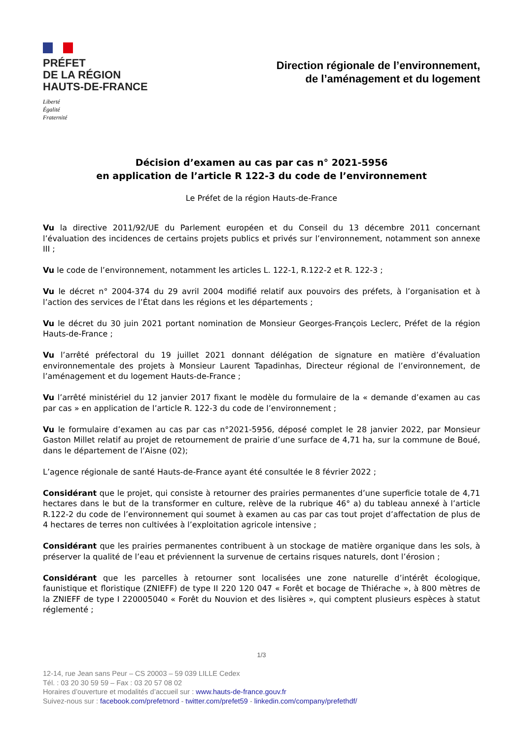PRÉFET
DE LA RÉGION
HAUTS-DE-FRANCE
Liberté
Égalité
Fraternité
Direction régionale de l’environnement,
de l’aménagement et du logement
Décision d’examen au cas par cas n° 2021-5956
en application de l’article R 122-3 du code de l’environnement
Le Préfet de la région Hauts-de-France
Vu la directive 2011/92/UE du Parlement européen et du Conseil du 13 décembre 2011 concernant l’évaluation des incidences de certains projets publics et privés sur l’environnement, notamment son annexe III ;
Vu le code de l’environnement, notamment les articles L. 122-1, R.122-2 et R. 122-3 ;
Vu le décret n° 2004-374 du 29 avril 2004 modifié relatif aux pouvoirs des préfets, à l’organisation et à l’action des services de l’État dans les régions et les départements ;
Vu le décret du 30 juin 2021 portant nomination de Monsieur Georges-François Leclerc, Préfet de la région Hauts-de-France ;
Vu l’arrêté préfectoral du 19 juillet 2021 donnant délégation de signature en matière d’évaluation environnementale des projets à Monsieur Laurent Tapadinhas, Directeur régional de l’environnement, de l’aménagement et du logement Hauts-de-France ;
Vu l’arrêté ministériel du 12 janvier 2017 fixant le modèle du formulaire de la « demande d’examen au cas par cas » en application de l’article R. 122-3 du code de l’environnement ;
Vu le formulaire d’examen au cas par cas n°2021-5956, déposé complet le 28 janvier 2022, par Monsieur Gaston Millet relatif au projet de retournement de prairie d’une surface de 4,71 ha, sur la commune de Boué, dans le département de l’Aisne (02);
L’agence régionale de santé Hauts-de-France ayant été consultée le 8 février 2022 ;
Considérant que le projet, qui consiste à retourner des prairies permanentes d’une superficie totale de 4,71 hectares dans le but de la transformer en culture, relève de la rubrique 46° a) du tableau annexé à l’article R.122-2 du code de l’environnement qui soumet à examen au cas par cas tout projet d’affectation de plus de 4 hectares de terres non cultivées à l’exploitation agricole intensive ;
Considérant que les prairies permanentes contribuent à un stockage de matière organique dans les sols, à préserver la qualité de l’eau et préviennent la survenue de certains risques naturels, dont l’érosion ;
Considérant que les parcelles à retourner sont localisées une zone naturelle d’intérêt écologique, faunistique et floristique (ZNIEFF) de type II 220 120 047 « Forêt et bocage de Thiérache », à 800 mètres de la ZNIEFF de type I 220005040 « Forêt du Nouvion et des lisières », qui comptent plusieurs espèces à statut réglementé ;
1/3
12-14, rue Jean sans Peur – CS 20003 – 59 039 LILLE Cedex
Tél. : 03 20 30 59 59 – Fax : 03 20 57 08 02
Horaires d’ouverture et modalités d’accueil sur : www.hauts-de-france.gouv.fr
Suivez-nous sur : facebook.com/prefetnord - twitter.com/prefet59 - linkedin.com/company/prefethdf/